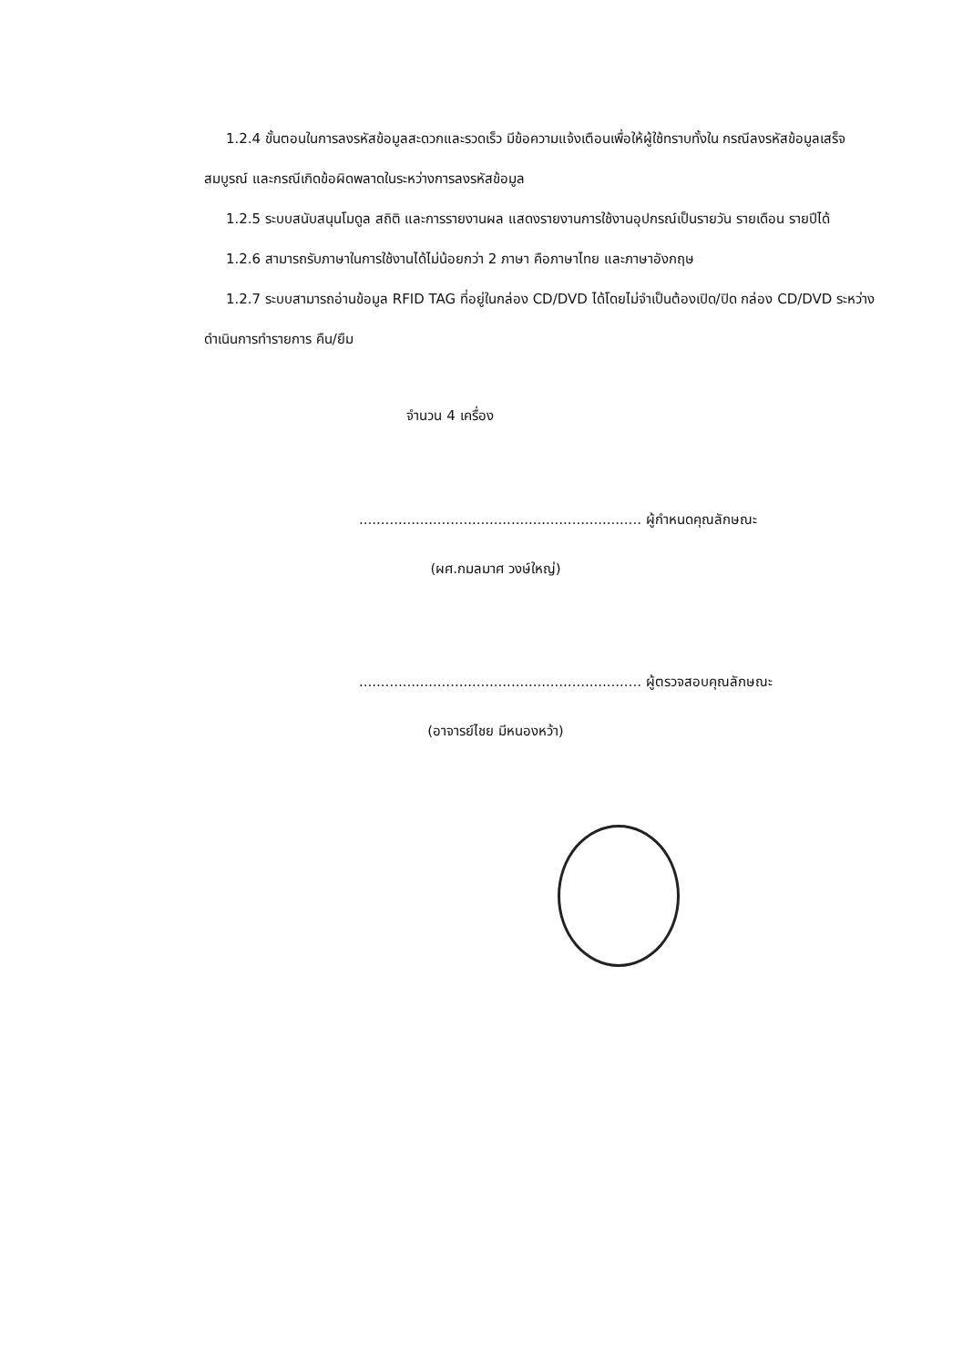1.2.4 ขั้นตอนในการลงรหัสข้อมูลสะดวกและรวดเร็ว มีข้อความแจ้งเตือนเพื่อให้ผู้ใช้ทราบทั้งใน กรณีลงรหัสข้อมูลเสร็จสมบูรณ์ และกรณีเกิดข้อผิดพลาดในระหว่างการลงรหัสข้อมูล
1.2.5 ระบบสนับสนุนโมดูล สถิติ และการรายงานผล แสดงรายงานการใช้งานอุปกรณ์เป็นรายวัน รายเดือน รายปีได้
1.2.6 สามารถรับภาษาในการใช้งานได้ไม่น้อยกว่า 2 ภาษา คือภาษาไทย และภาษาอังกฤษ
1.2.7 ระบบสามารถอ่านข้อมูล RFID TAG ที่อยู่ในกล่อง CD/DVD ได้โดยไม่จำเป็นต้องเปิด/ปิด กล่อง CD/DVD ระหว่างดำเนินการทำรายการ คืน/ยืม
จำนวน 4 เครื่อง
................................................................. ผู้กำหนดคุณลักษณะ
(ผศ.กมลมาศ วงษ์ใหญ่)
................................................................. ผู้ตรวจสอบคุณลักษณะ
(อาจารย์ไชย มีหนองหว้า)